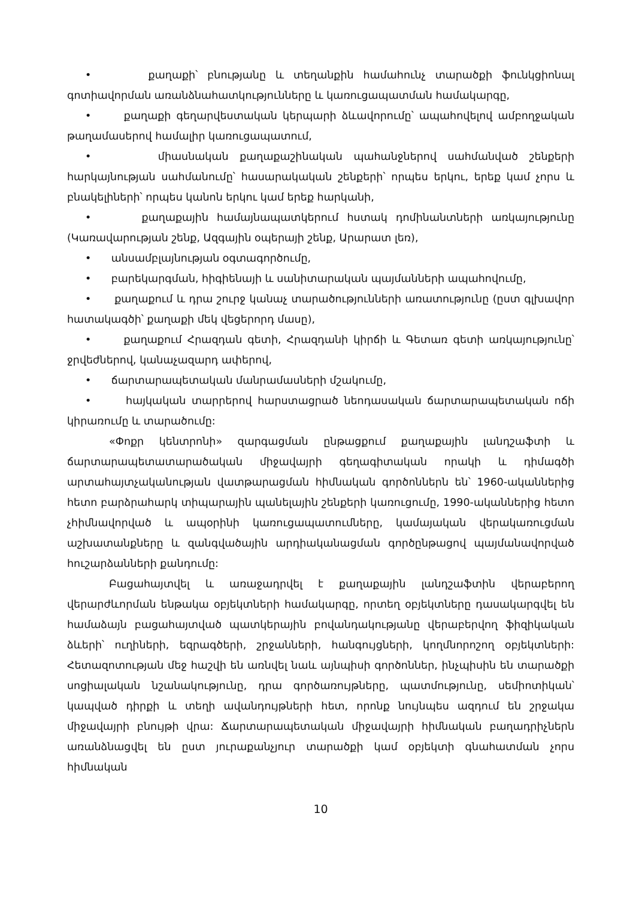• քաղաքի՝ բնությանը և տեղանքին համահունչ տարածքի ֆունկցիոնալ գոտիավորման առանձնահատկությունները և կառուցապատման համակարգը,
• քաղաքի գեղարվեստական կերպարի ձևավորումը՝ ապահովելով ամբողջական թաղամասերով համալիր կառուցապատում,
• միասնական քաղաքաշինական պահանջներով սահմանված շենքերի հարկայնության սահմանումը՝ հասարակական շենքերի՝ որպես երկու, երեք կամ չորս և բնակելիների՝ որպես կանոն երկու կամ երեք հարկանի,
• քաղաքային համայնապատկերում հստակ դոմինանտների առկայությունը (Կառավարության շենք, Ազգային օպերայի շենք, Արարատ լեռ),
• անսամբլայնության օգտագործումը,
• բարեկարգման, հիգիենայի և սանիտարական պայմանների ապահովումը,
• քաղաքում և դրա շուրջ կանաչ տարածությունների առատությունը (ըստ գլխավոր հատակագծի՝ քաղաքի մեկ վեցերորդ մասը),
• քաղաքում Հրազդան գետի, Հրազդանի կիրճի և Գետառ գետի առկայությունը՝ ջրվեժներով, կանաչազարդ ափերով,
• ճարտարապետական մանրամասների մշակումը,
• հայկական տարրերով հարստացրած նեոդասական ճարտարապետական ոճի կիրառումը և տարածումը:
«Փոքր կենտրոնի» զարգացման ընթացքում քաղաքային լանդշաֆտի և ճարտարապետատարածական միջավայրի գեղագիտական որակի և դիմագծի արտահայտչականության վատթարացման հիմնական գործոններն են՝ 1960-ականներից հետո բարձրահարկ տիպարային պանելային շենքերի կառուցումը, 1990-ականներից հետո չհիմնավորված և ապօրինի կառուցապատումները, կամայական վերակառուցման աշխատանքները և զանգվածային արդիականացման գործընթացով պայմանավորված հուշարձանների քանդումը:
Բացահայտվել և առաջադրվել է քաղաքային լանդշաֆտին վերաբերող վերարժևորման ենթակա օբյեկտների համակարգը, որտեղ օբյեկտները դասակարգվել են համաձայն բացահայտված պատկերային բովանդակությանը վերաբերվող ֆիզիկական ձևերի՝ ուղիների, եզրագծերի, շրջանների, հանգույցների, կողմնորոշող օբյեկտների: Հետազոտության մեջ հաշվի են առնվել նաև այնպիսի գործոններ, ինչպիսին են տարածքի սոցիալական նշանակությունը, դրա գործառույթները, պատմությունը, սեմիոտիկան՝ կապված դիրքի և տեղի ավանդույթների հետ, որոնք նույնպես ազդում են շրջակա միջավայրի բնույթի վրա: Ճարտարապետական միջավայրի հիմնական բաղադրիչներն առանձնացվել են ըստ յուրաքանչյուր տարածքի կամ օբյեկտի գնահատման չորս հիմնական
10